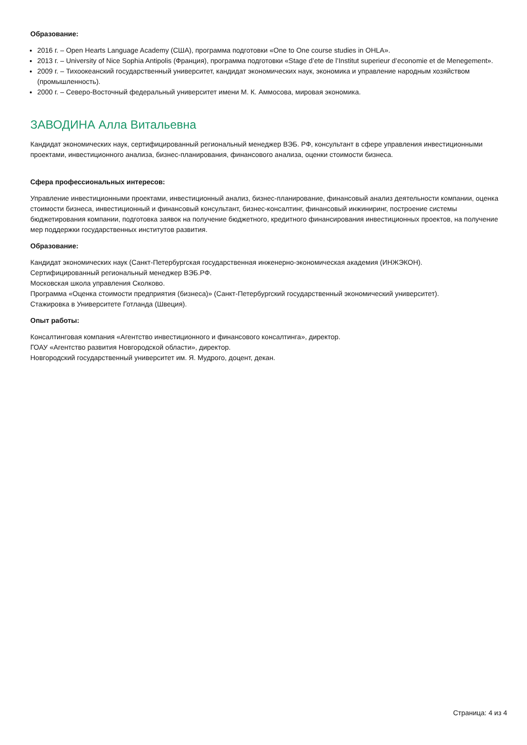Образование:
2016 г. – Open Hearts Language Academy (США), программа подготовки «One to One course studies in OHLA».
2013 г. – University of Nice Sophia Antipolis (Франция), программа подготовки «Stage d’ete de l’Institut superieur d’economie et de Menegement».
2009 г. – Тихоокеанский государственный университет, кандидат экономических наук, экономика и управление народным хозяйством (промышленность).
2000 г. – Северо-Восточный федеральный университет имени М. К. Аммосова, мировая экономика.
ЗАВОДИНА Алла Витальевна
Кандидат экономических наук, сертифицированный региональный менеджер ВЭБ. РФ, консультант в сфере управления инвестиционными проектами, инвестиционного анализа, бизнес-планирования, финансового анализа, оценки стоимости бизнеса.
Сфера профессиональных интересов:
Управление инвестиционными проектами, инвестиционный анализ, бизнес-планирование, финансовый анализ деятельности компании, оценка стоимости бизнеса, инвестиционный и финансовый консультант, бизнес-консалтинг, финансовый инжиниринг, построение системы бюджетирования компании, подготовка заявок на получение бюджетного, кредитного финансирования инвестиционных проектов, на получение мер поддержки государственных институтов развития.
Образование:
Кандидат экономических наук (Санкт-Петербургская государственная инженерно-экономическая академия (ИНЖЭКОН).
Сертифицированный региональный менеджер ВЭБ.РФ.
Московская школа управления Сколково.
Программа «Оценка стоимости предприятия (бизнеса)» (Санкт-Петербургский государственный экономический университет).
Стажировка в Университете Готланда (Швеция).
Опыт работы:
Консалтинговая компания «Агентство инвестиционного и финансового консалтинга», директор.
ГОАУ «Агентство развития Новгородской области», директор.
Новгородский государственный университет им. Я. Мудрого, доцент, декан.
Страница: 4 из 4